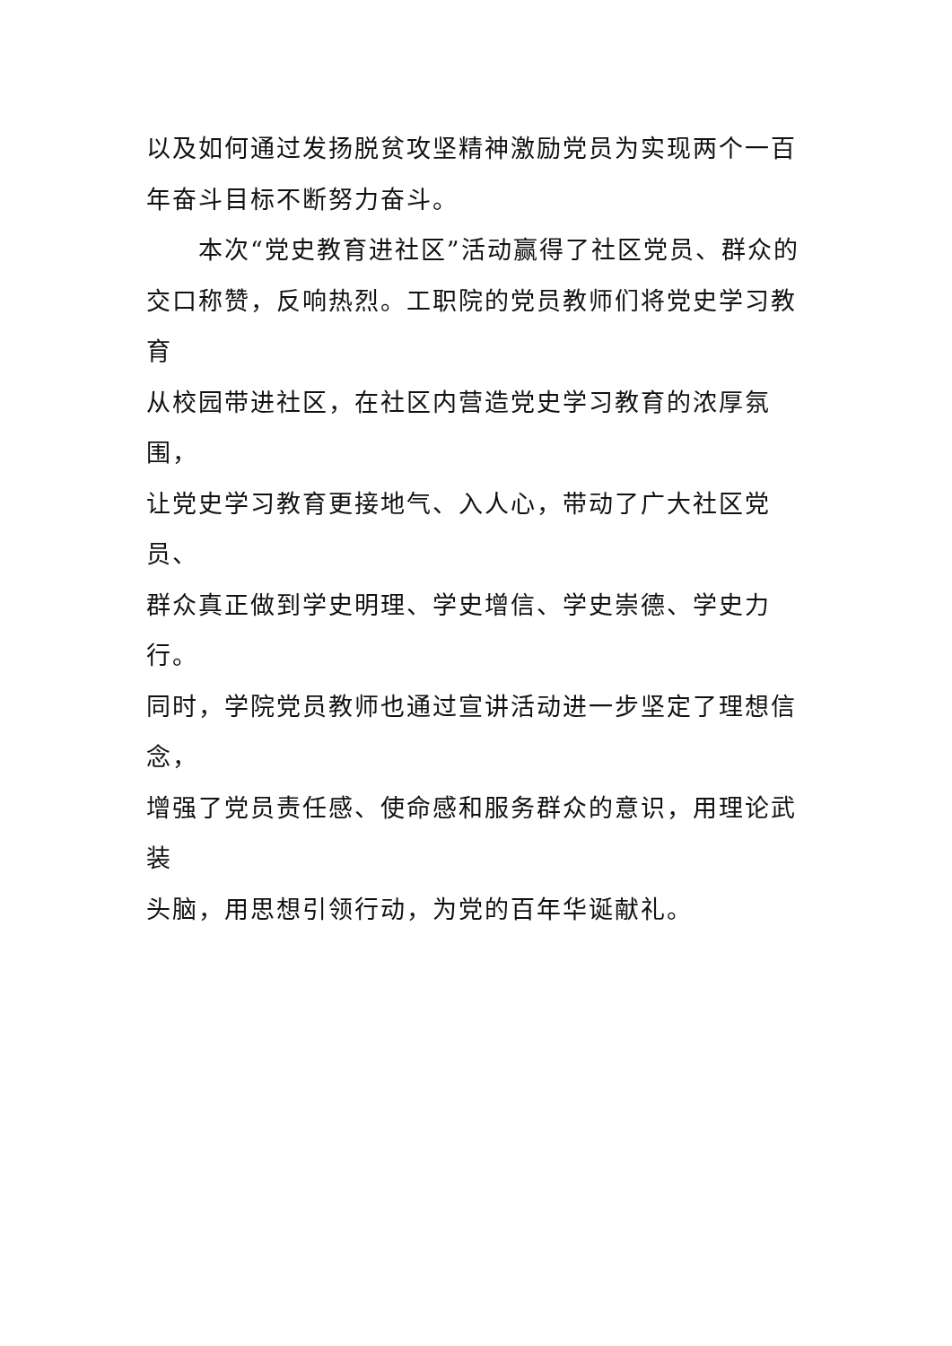以及如何通过发扬脱贫攻坚精神激励党员为实现两个一百
年奋斗目标不断努力奋斗。
本次“党史教育进社区”活动赢得了社区党员、群众的
交口称赞，反响热烈。工职院的党员教师们将党史学习教育
从校园带进社区，在社区内营造党史学习教育的浓厚氛围，
让党史学习教育更接地气、入人心，带动了广大社区党员、
群众真正做到学史明理、学史增信、学史崇德、学史力行。
同时，学院党员教师也通过宣讲活动进一步坚定了理想信念，
增强了党员责任感、使命感和服务群众的意识，用理论武装
头脑，用思想引领行动，为党的百年华诞献礼。